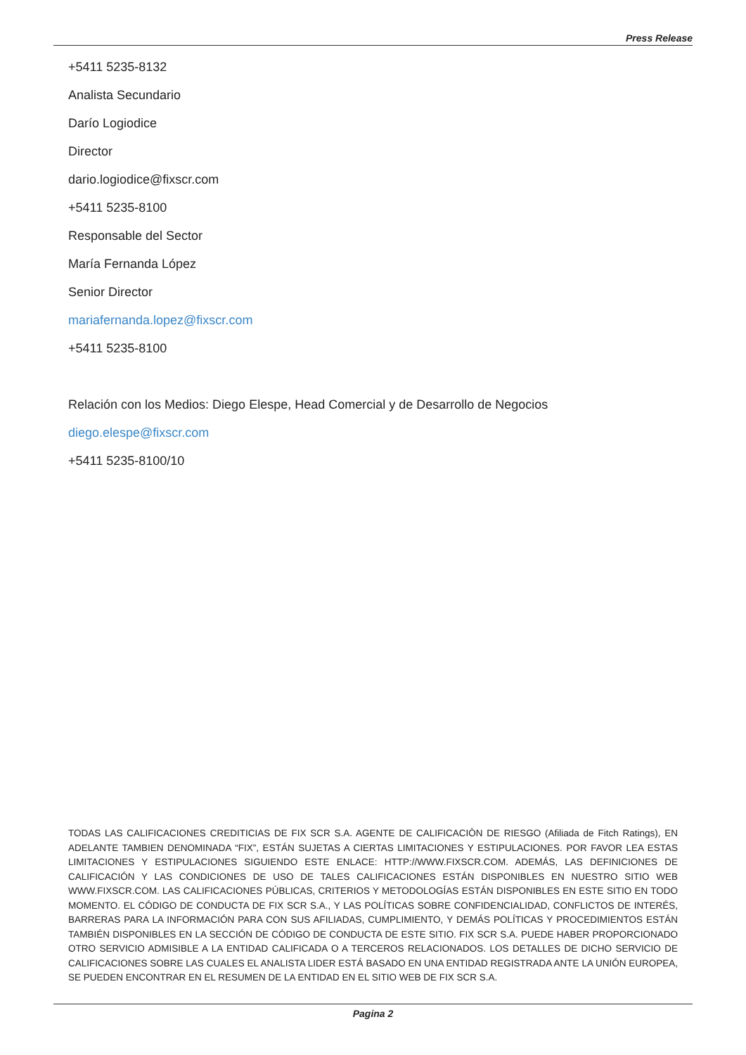Press Release
+5411 5235-8132
Analista Secundario
Darío Logiodice
Director
dario.logiodice@fixscr.com
+5411 5235-8100
Responsable del Sector
María Fernanda López
Senior Director
mariafernanda.lopez@fixscr.com
+5411 5235-8100
Relación con los Medios: Diego Elespe, Head Comercial y de Desarrollo de Negocios
diego.elespe@fixscr.com
+5411 5235-8100/10
TODAS LAS CALIFICACIONES CREDITICIAS DE FIX SCR S.A. AGENTE DE CALIFICACIÒN DE RIESGO (Afiliada de Fitch Ratings), EN ADELANTE TAMBIEN DENOMINADA “FIX”, ESTÁN SUJETAS A CIERTAS LIMITACIONES Y ESTIPULACIONES. POR FAVOR LEA ESTAS LIMITACIONES Y ESTIPULACIONES SIGUIENDO ESTE ENLACE: HTTP://WWW.FIXSCR.COM. ADEMÁS, LAS DEFINICIONES DE CALIFICACIÓN Y LAS CONDICIONES DE USO DE TALES CALIFICACIONES ESTÁN DISPONIBLES EN NUESTRO SITIO WEB WWW.FIXSCR.COM. LAS CALIFICACIONES PÚBLICAS, CRITERIOS Y METODOLOGÍAS ESTÁN DISPONIBLES EN ESTE SITIO EN TODO MOMENTO. EL CÓDIGO DE CONDUCTA DE FIX SCR S.A., Y LAS POLÍTICAS SOBRE CONFIDENCIALIDAD, CONFLICTOS DE INTERÉS, BARRERAS PARA LA INFORMACIÓN PARA CON SUS AFILIADAS, CUMPLIMIENTO, Y DEMÁS POLÍTICAS Y PROCEDIMIENTOS ESTÁN TAMBIÉN DISPONIBLES EN LA SECCIÓN DE CÓDIGO DE CONDUCTA DE ESTE SITIO. FIX SCR S.A. PUEDE HABER PROPORCIONADO OTRO SERVICIO ADMISIBLE A LA ENTIDAD CALIFICADA O A TERCEROS RELACIONADOS. LOS DETALLES DE DICHO SERVICIO DE CALIFICACIONES SOBRE LAS CUALES EL ANALISTA LIDER ESTÁ BASADO EN UNA ENTIDAD REGISTRADA ANTE LA UNIÓN EUROPEA, SE PUEDEN ENCONTRAR EN EL RESUMEN DE LA ENTIDAD EN EL SITIO WEB DE FIX SCR S.A.
Pagina 2